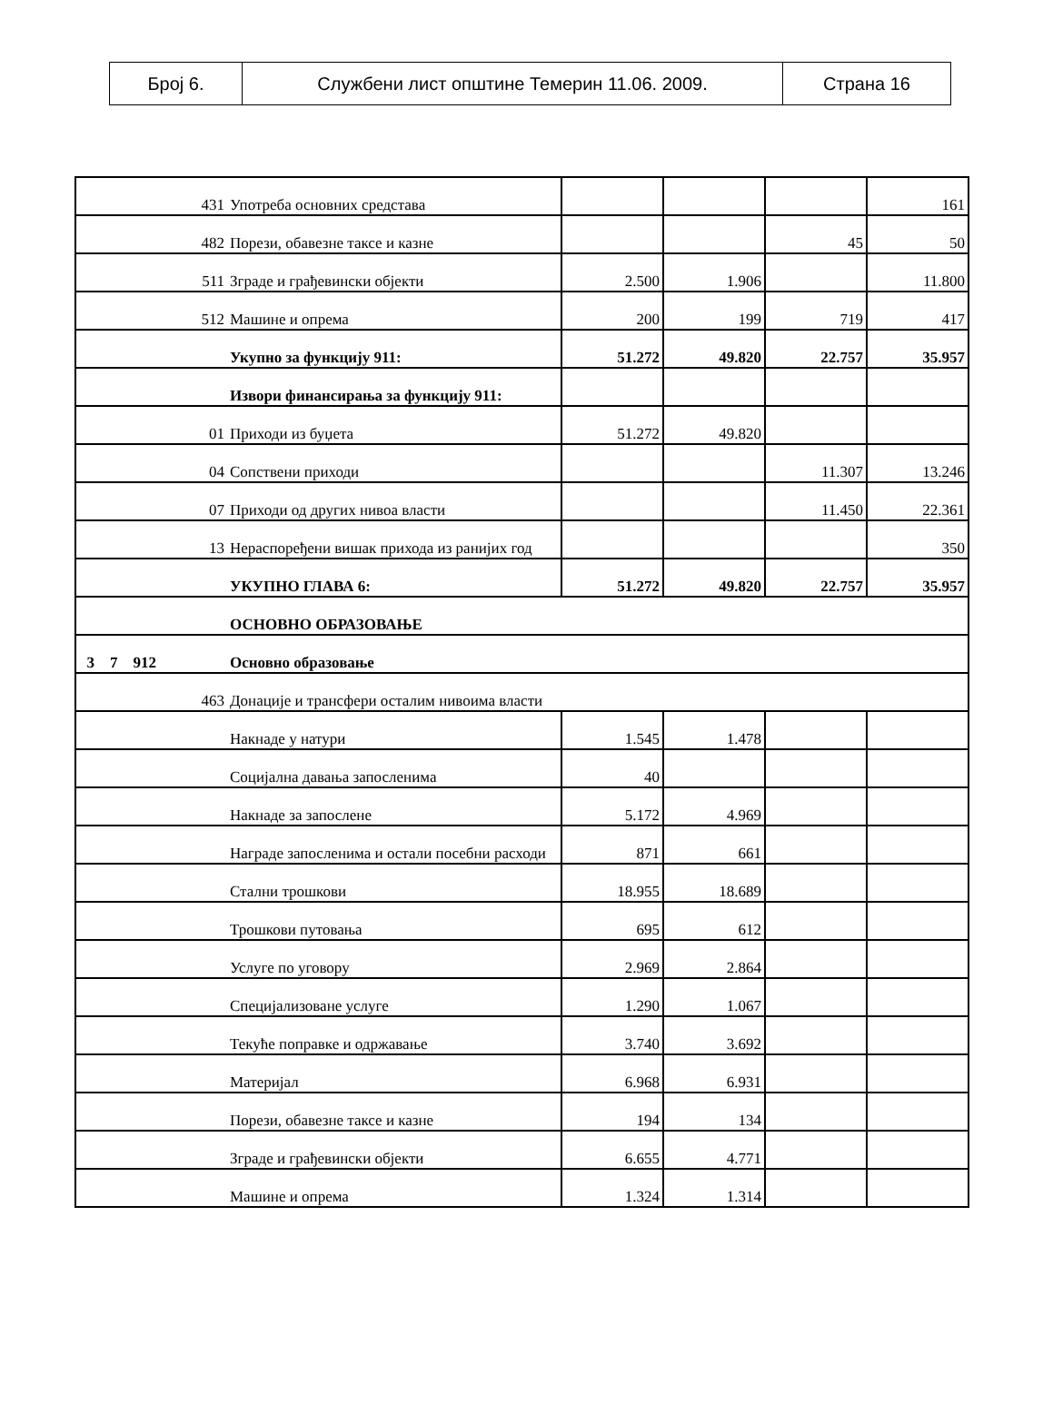| Број 6. | Службени лист општине Темерин 11.06. 2009. | Страна 16 |
| 431 | Употреба основних средстава | | | | 161 |
| 482 | Порези, обавезне таксе и казне | | | 45 | 50 |
| 511 | Зграде и грађевински објекти | 2.500 | 1.906 | | 11.800 |
| 512 | Машине и опрема | 200 | 199 | 719 | 417 |
| | Укупно за функцију 911: | 51.272 | 49.820 | 22.757 | 35.957 |
| | Извори финансирања за функцију 911: | | | | |
| 01 | Приходи из буџета | 51.272 | 49.820 | | |
| 04 | Сопствени приходи | | | 11.307 | 13.246 |
| 07 | Приходи од других нивоа власти | | | 11.450 | 22.361 |
| 13 | Нераспоређени вишак прихода из ранијих год | | | | 350 |
| | УКУПНО ГЛАВА 6: | 51.272 | 49.820 | 22.757 | 35.957 |
| | ОСНОВНО ОБРАЗОВАЊЕ | | | | |
| 3 7 912 | Основно образовање | | | | |
| 463 | Донације и трансфери осталим нивоима власти | | | | |
| | Накнаде у натури | 1.545 | 1.478 | | |
| | Социјална давања запосленима | 40 | | | |
| | Накнаде за запослене | 5.172 | 4.969 | | |
| | Награде запосленима и остали посебни расходи | 871 | 661 | | |
| | Стални трошкови | 18.955 | 18.689 | | |
| | Трошкови путовања | 695 | 612 | | |
| | Услуге по уговору | 2.969 | 2.864 | | |
| | Специјализоване услуге | 1.290 | 1.067 | | |
| | Текуће поправке и одржавање | 3.740 | 3.692 | | |
| | Материјал | 6.968 | 6.931 | | |
| | Порези, обавезне таксе и казне | 194 | 134 | | |
| | Зграде и грађевински објекти | 6.655 | 4.771 | | |
| | Машине и опрема | 1.324 | 1.314 | | |